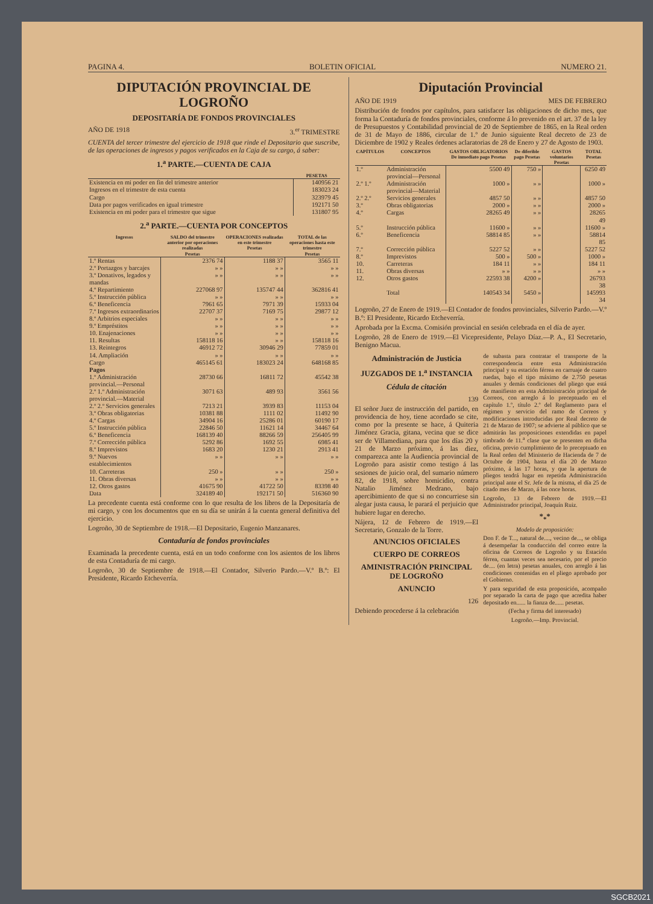PAGINA 4. BOLETIN OFICIAL NUMERO 21.
DIPUTACIÓN PROVINCIAL DE LOGROÑO
DEPOSITARÍA DE FONDOS PROVINCIALES
AÑO DE 1918 3.<sup>er</sup> TRIMESTRE
CUENTA del tercer trimestre del ejercicio de 1918 que rinde el Depositario que suscribe, de las operaciones de ingresos y pagos verificados en la Caja de su cargo, á saber:
1.<sup>a</sup> PARTE.—CUENTA DE CAJA
| | PESETAS |
| --- | --- |
| Existencia en mi poder en fin del trimestre anterior | 140956 21 |
| Ingresos en el trimestre de esta cuenta | 183023 24 |
| Cargo | 323979 45 |
| Data por pagos verificados en igual trimestre | 192171 50 |
| Existencia en mi poder para el trimestre que sigue | 131807 95 |
2.<sup>a</sup> PARTE.—CUENTA POR CONCEPTOS
| Ingresos | SALDO del trimestre anterior por operaciones realizadas Pesetas | OPERACIONES realizadas en este trimestre Pesetas | TOTAL de las operaciones hasta este trimestre Pesetas |
| --- | --- | --- | --- |
| 1.º Rentas | 2376 74 | 1188 37 | 3565 11 |
| 2.º Portazgos y barcajes | » » | » » | » » |
| 3.º Donativos, legados y mandas | » » | » » | » » |
| 4.º Repartimiento | 227068 97 | 135747 44 | 362816 41 |
| 5.º Instrucción pública | » » | » » | » » |
| 6.º Beneficencia | 7961 65 | 7971 39 | 15933 04 |
| 7.º Ingresos extraordinarios | 22707 37 | 7169 75 | 29877 12 |
| 8.º Arbitrios especiales | » » | » » | » » |
| 9.º Empréstitos | » » | » » | » » |
| 10. Enajenaciones | » » | » » | » » |
| 11. Resultas | 158118 16 | » » | 158118 16 |
| 13. Reintegros | 46912 72 | 30946 29 | 77859 01 |
| 14. Ampliación | » » | » » | » » |
| Cargo | 465145 61 | 183023 24 | 648168 85 |
| Pagos | | | |
| 1.º Administración provincial.—Personal | 28730 66 | 16811 72 | 45542 38 |
| 2.º 1.º Administración provincial.—Material | 3071 63 | 489 93 | 3561 56 |
| 2.º 2.º Servicios generales | 7213 21 | 3939 83 | 11153 04 |
| 3.º Obras obligatorias | 10381 88 | 1111 02 | 11492 90 |
| 4.º Cargas | 34904 16 | 25286 01 | 60190 17 |
| 5.º Instrucción pública | 22846 50 | 11621 14 | 34467 64 |
| 6.º Beneficencia | 168139 40 | 88266 59 | 256405 99 |
| 7.º Corrección pública | 5292 86 | 1692 55 | 6985 41 |
| 8.º Imprevistos | 1683 20 | 1230 21 | 2913 41 |
| 9.º Nuevos establecimientos | » » | » » | » » |
| 10. Carreteras | 250 » | » » | 250 » |
| 11. Obras diversas | » » | » » | » » |
| 12. Otros gastos | 41675 90 | 41722 50 | 83398 40 |
| Data | 324189 40 | 192171 50 | 516360 90 |
La precedente cuenta está conforme con lo que resulta de los libros de la Depositaría de mi cargo, y con los documentos que en su día se unirán á la cuenta general definitiva del ejercicio.
Logroño, 30 de Septiembre de 1918.—El Depositario, Eugenio Manzanares.
Contaduría de fondos provinciales
Examinada la precedente cuenta, está en un todo conforme con los asientos de los libros de esta Contaduría de mi cargo.
Logroño, 30 de Septiembre de 1918.—El Contador, Silverio Pardo.—V.º B.º: El Presidente, Ricardo Etcheverría.
Diputación Provincial
AÑO DE 1919 MES DE FEBRERO
Distribución de fondos por capítulos, para satisfacer las obligaciones de dicho mes, que forma la Contaduría de fondos provinciales, conforme á lo prevenido en el art. 37 de la ley de Presupuestos y Contabilidad provincial de 20 de Septiembre de 1865, en la Real orden de 31 de Mayo de 1886, circular de 1.º de Junio siguiente Real decreto de 23 de Diciembre de 1902 y Reales órdenes aclaratorias de 28 de Enero y 27 de Agosto de 1903.
| CAPÍTULOS | CONCEPTOS | GASTOS OBLIGATORIOS De inmediato pago Pesetas | De diferible pago Pesetas | GASTOS voluntarios Pesetas | TOTAL Pesetas |
| --- | --- | --- | --- | --- | --- |
| 1.º | Administración provincial—Personal | 5500 49 | 750 » | | 6250 49 |
| 2.º 1.º | Administración provincial—Material | 1000 » | » » | | 1000 » |
| 2.º 2.º | Servicios generales | 4857 50 | » » | | 4857 50 |
| 3.º | Obras obligatorias | 2000 » | » » | | 2000 » |
| 4.º | Cargas | 28265 49 | » » | | 28265 49 |
| 5.º | Instrucción pública | 11600 » | » » | | 11600 » |
| 6.º | Beneficencia | 58814 85 | » » | | 58814 85 |
| 7.º | Corrección pública | 5227 52 | » » | | 5227 52 |
| 8.º | Imprevistos | 500 » | 500 » | | 1000 » |
| 10. | Carreteras | 184 11 | » » | | 184 11 |
| 11. | Obras diversas | » » | » » | | » » |
| 12. | Otros gastos | 22593 38 | 4200 » | | 26793 38 |
| | Total | 140543 34 | 5450 » | | 145993 34 |
Logroño, 27 de Enero de 1919.—El Contador de fondos provinciales, Silverio Pardo.—V.º B.º: El Presidente, Ricardo Etcheverría.
Aprobada por la Excma. Comisión provincial en sesión celebrada en el día de ayer.
Logroño, 28 de Enero de 1919.—El Vicepresidente, Pelayo Díaz.—P. A., El Secretario, Benigno Macua.
Administración de Justicia
JUZGADOS DE 1.<sup>a</sup> INSTANCIA
Cédula de citación
139
El señor Juez de instrucción del partido, en providencia de hoy, tiene acordado se cite, como por la presente se hace, á Quiteria Jiménez Gracia, gitana, vecina que se dice ser de Villamediana, para que los días 20 y 21 de Marzo próximo, á las diez, comparezca ante la Audiencia provincial de Logroño para asistir como testigo á las sesiones de juicio oral, del sumario número 82, de 1918, sobre homicidio, contra Natalio Jiménez Medrano, bajo apercibimiento de que si no concurriese sin alegar justa causa, le parará el perjuicio que hubiere lugar en derecho.
Nájera, 12 de Febrero de 1919.—El Secretario, Gonzalo de la Torre.
ANUNCIOS OFICIALES
CUERPO DE CORREOS
AMINISTRACIÓN PRINCIPAL DE LOGROÑO
ANUNCIO
126
Debiendo procederse á la celebración
de subasta para contratar el transporte de la correspondencia entre esta Administración principal y su estación férrea en carruaje de cuatro ruedas, bajo el tipo máximo de 2.750 pesetas anuales y demás condiciones del pliego que está de manifiesto en esta Administración principal de Correos, con arreglo á lo preceptuado en el capítulo 1.º, título 2.º del Reglamento para el régimen y servicio del ramo de Correos y modificaciones introducidas por Real decreto de 21 de Marzo de 1907; se advierte al público que se admitirán las proposiciones extendidas en papel timbrado de 11.<sup>a</sup> clase que se presenten en dicha oficina, previo cumplimiento de lo preceptuado en la Real orden del Ministerio de Hacienda de 7 de Octubre de 1904, hasta el día 20 de Marzo próximo, á las 17 horas, y que la apertura de pliegos tendrá lugar en repetida Administración principal ante el Sr. Jefe de la misma, el día 25 de citado mes de Marzo, á las once horas.
Logroño, 13 de Febrero de 1919.—El Administrador principal, Joaquín Ruiz.
*<sub>*</sub>*
Modelo de proposición:
Don F. de T..., natural de...., vecino de..., se obliga á desempeñar la conducción del correo entre la oficina de Correos de Logroño y su Estación férrea, cuantas veces sea necesario, por el precio de.... (en letra) pesetas anuales, con arreglo á las condiciones contenidas en el pliego aprobado por el Gobierno.
Y para seguridad de esta proposición, acompaño por separado la carta de pago que acredita haber depositado en...... la fianza de...... pesetas.
(Fecha y firma del interesado)
Logroño.—Imp. Provincial.
SGCB2021